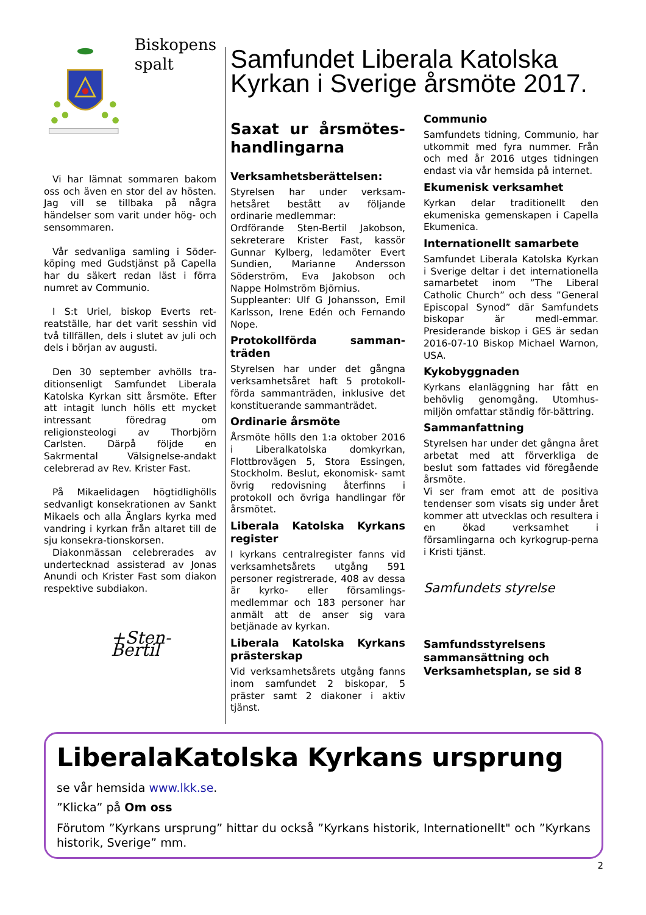Biskopens
spalt
Vi har lämnat sommaren bakom oss och även en stor del av hösten. Jag vill se tillbaka på några händelser som varit under hög- och sensommaren.
Vår sedvanliga samling i Söder-köping med Gudstjänst på Capella har du säkert redan läst i förra numret av Communio.
I S:t Uriel, biskop Everts ret-reatställe, har det varit sesshin vid två tillfällen, dels i slutet av juli och dels i början av augusti.
Den 30 september avhölls tra-ditionsenligt Samfundet Liberala Katolska Kyrkan sitt årsmöte. Efter att intagit lunch hölls ett mycket intressant föredrag om religionsteologi av Thorbjörn Carlsten. Därpå följde en Sakrmental Välsignelse-andakt celebrerad av Rev. Krister Fast.
På Mikaelidagen högtidlighölls sedvanligt konsekrationen av Sankt Mikaels och alla Änglars kyrka med vandring i kyrkan från altaret till de sju konsekra-tionskorsen.
Diakonmässan celebrerades av undertecknad assisterad av Jonas Anundi och Krister Fast som diakon respektive subdiakon.
+Sten-Bertil
Samfundet Liberala Katolska Kyrkan i Sverige årsmöte 2017.
Saxat ur årsmötes-handlingarna
Verksamhetsberättelsen:
Styrelsen har under verksam-hetsåret bestått av följande ordinarie medlemmar:
Ordförande Sten-Bertil Jakobson, sekreterare Krister Fast, kassör Gunnar Kylberg, ledamöter Evert Sundien, Marianne Andersson Söderström, Eva Jakobson och Nappe Holmström Björnius.
Suppleanter: Ulf G Johansson, Emil Karlsson, Irene Edén och Fernando Nope.
Protokollförda samman-träden
Styrelsen har under det gångna verksamhetsåret haft 5 protokoll-förda sammanträden, inklusive det konstituerande sammanträdet.
Ordinarie årsmöte
Årsmöte hölls den 1:a oktober 2016 i Liberalkatolska domkyrkan, Flottbrovägen 5, Stora Essingen, Stockholm. Beslut, ekonomisk- samt övrig redovisning återfinns i protokoll och övriga handlingar för årsmötet.
Liberala Katolska Kyrkans register
I kyrkans centralregister fanns vid verksamhetsårets utgång 591 personer registrerade, 408 av dessa är kyrko- eller församlings-medlemmar och 183 personer har anmält att de anser sig vara betjänade av kyrkan.
Liberala Katolska Kyrkans prästerskap
Vid verksamhetsårets utgång fanns inom samfundet 2 biskopar, 5 präster samt 2 diakoner i aktiv tjänst.
Communio
Samfundets tidning, Communio, har utkommit med fyra nummer. Från och med år 2016 utges tidningen endast via vår hemsida på internet.
Ekumenisk verksamhet
Kyrkan delar traditionellt den ekumeniska gemenskapen i Capella Ekumenica.
Internationellt samarbete
Samfundet Liberala Katolska Kyrkan i Sverige deltar i det internationella samarbetet inom ”The Liberal Catholic Church” och dess ”General Episcopal Synod” där Samfundets biskopar är medl-emmar. Presiderande biskop i GES är sedan 2016-07-10 Biskop Michael Warnon, USA.
Kykobyggnaden
Kyrkans elanläggning har fått en behövlig genomgång. Utomhus-miljön omfattar ständig för-bättring.
Sammanfattning
Styrelsen har under det gångna året arbetat med att förverkliga de beslut som fattades vid föregående årsmöte.
Vi ser fram emot att de positiva tendenser som visats sig under året kommer att utvecklas och resultera i en ökad verksamhet i församlingarna och kyrkogrup-perna i Kristi tjänst.
Samfundets styrelse
Samfundsstyrelsens sammansättning och Verksamhetsplan, se sid 8
LiberalaKatolska Kyrkans ursprung
se vår hemsida www.lkk.se.
”Klicka” på Om oss
Förutom ”Kyrkans ursprung” hittar du också ”Kyrkans historik, Internationellt" och ”Kyrkans historik, Sverige” mm.
2